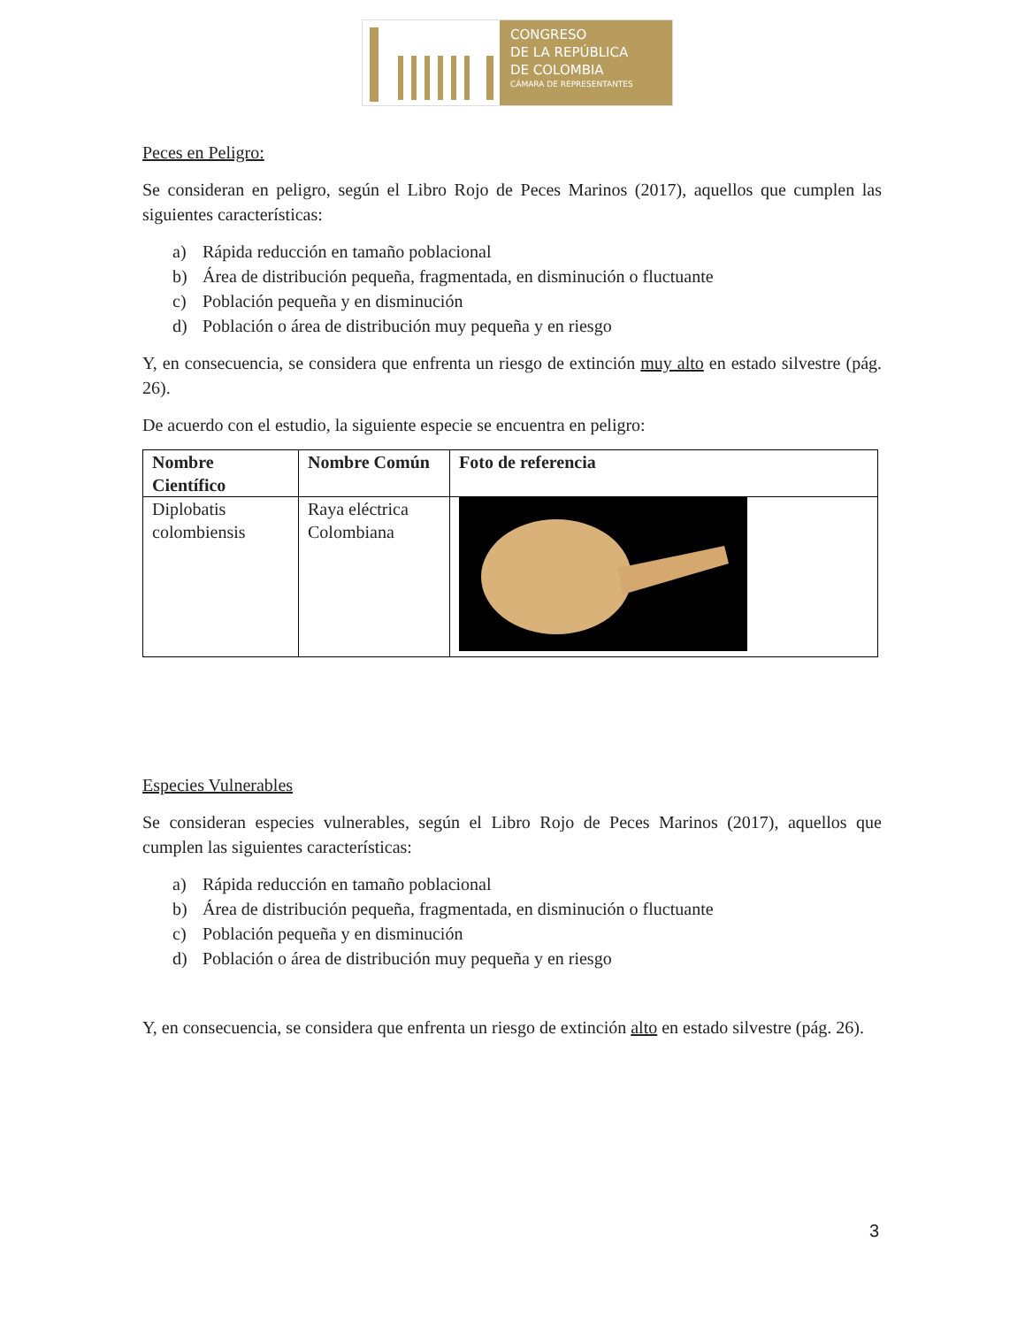CONGRESO
DE LA REPÚBLICA
DE COLOMBIA
CÁMARA DE REPRESENTANTES
Peces en Peligro:
Se consideran en peligro, según el Libro Rojo de Peces Marinos (2017), aquellos que cumplen las siguientes características:
a) Rápida reducción en tamaño poblacional
b) Área de distribución pequeña, fragmentada, en disminución o fluctuante
c) Población pequeña y en disminución
d) Población o área de distribución muy pequeña y en riesgo
Y, en consecuencia, se considera que enfrenta un riesgo de extinción muy alto en estado silvestre (pág. 26).
De acuerdo con el estudio, la siguiente especie se encuentra en peligro:
| Nombre Científico | Nombre Común | Foto de referencia |
| --- | --- | --- |
| Diplobatis colombiensis | Raya eléctrica Colombiana | |
Especies Vulnerables
Se consideran especies vulnerables, según el Libro Rojo de Peces Marinos (2017), aquellos que cumplen las siguientes características:
a) Rápida reducción en tamaño poblacional
b) Área de distribución pequeña, fragmentada, en disminución o fluctuante
c) Población pequeña y en disminución
d) Población o área de distribución muy pequeña y en riesgo
Y, en consecuencia, se considera que enfrenta un riesgo de extinción alto en estado silvestre (pág. 26).
3